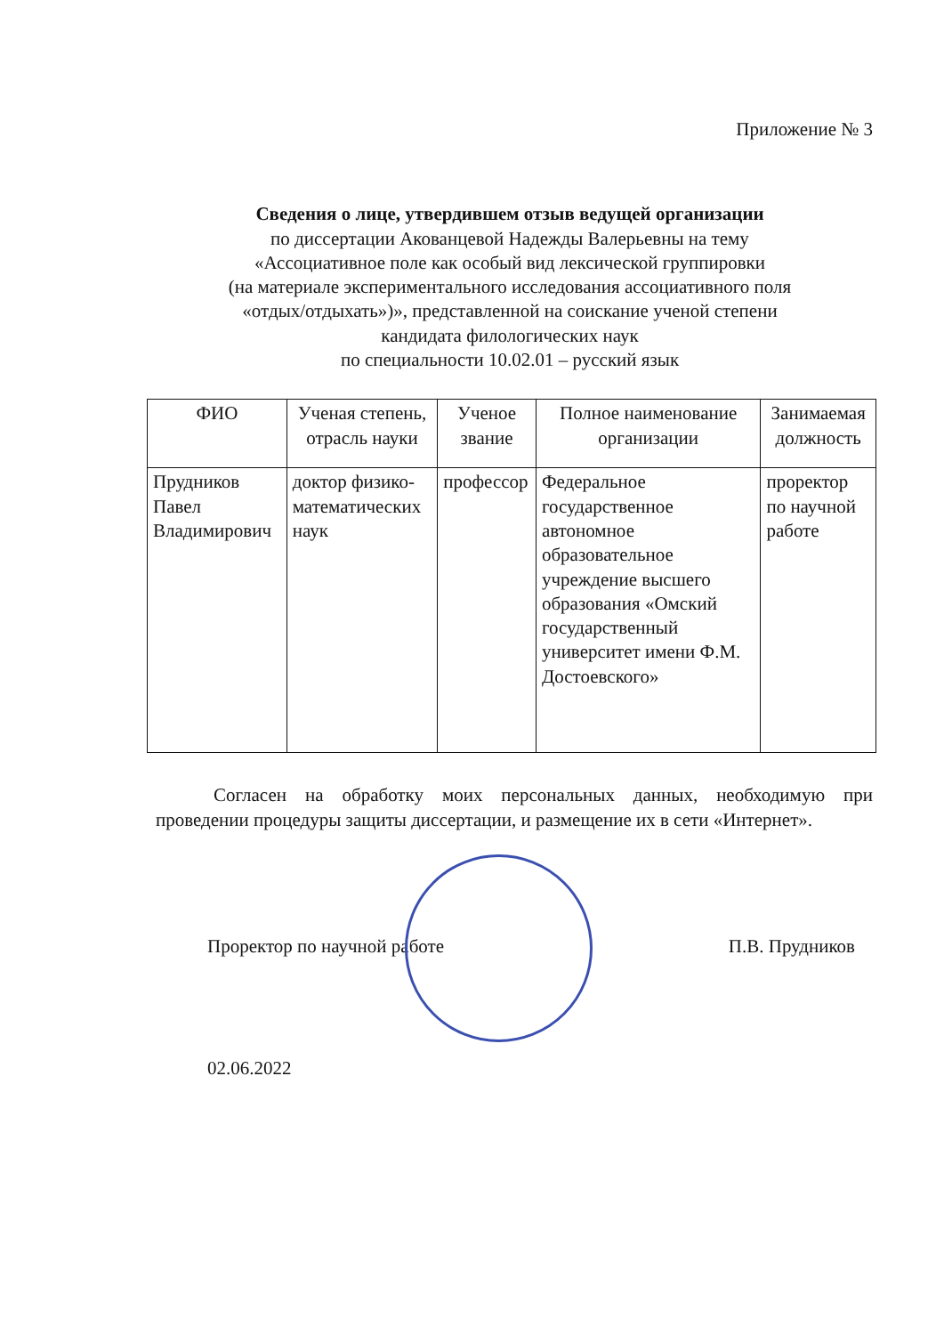Приложение № 3
Сведения о лице, утвердившем отзыв ведущей организации
по диссертации Акованцевой Надежды Валерьевны на тему
«Ассоциативное поле как особый вид лексической группировки
(на материале экспериментального исследования ассоциативного поля
«отдых/отдыхать»)», представленной на соискание ученой степени
кандидата филологических наук
по специальности 10.02.01 – русский язык
| ФИО | Ученая степень, отрасль науки | Ученое звание | Полное наименование организации | Занимаемая должность |
| --- | --- | --- | --- | --- |
| Прудников Павел Владимирович | доктор физико-математических наук | профессор | Федеральное государственное автономное образовательное учреждение высшего образования «Омский государственный университет имени Ф.М. Достоевского» | проректор по научной работе |
Согласен на обработку моих персональных данных, необходимую при проведении процедуры защиты диссертации, и размещение их в сети «Интернет».
Проректор по научной работе П.В. Прудников
02.06.2022